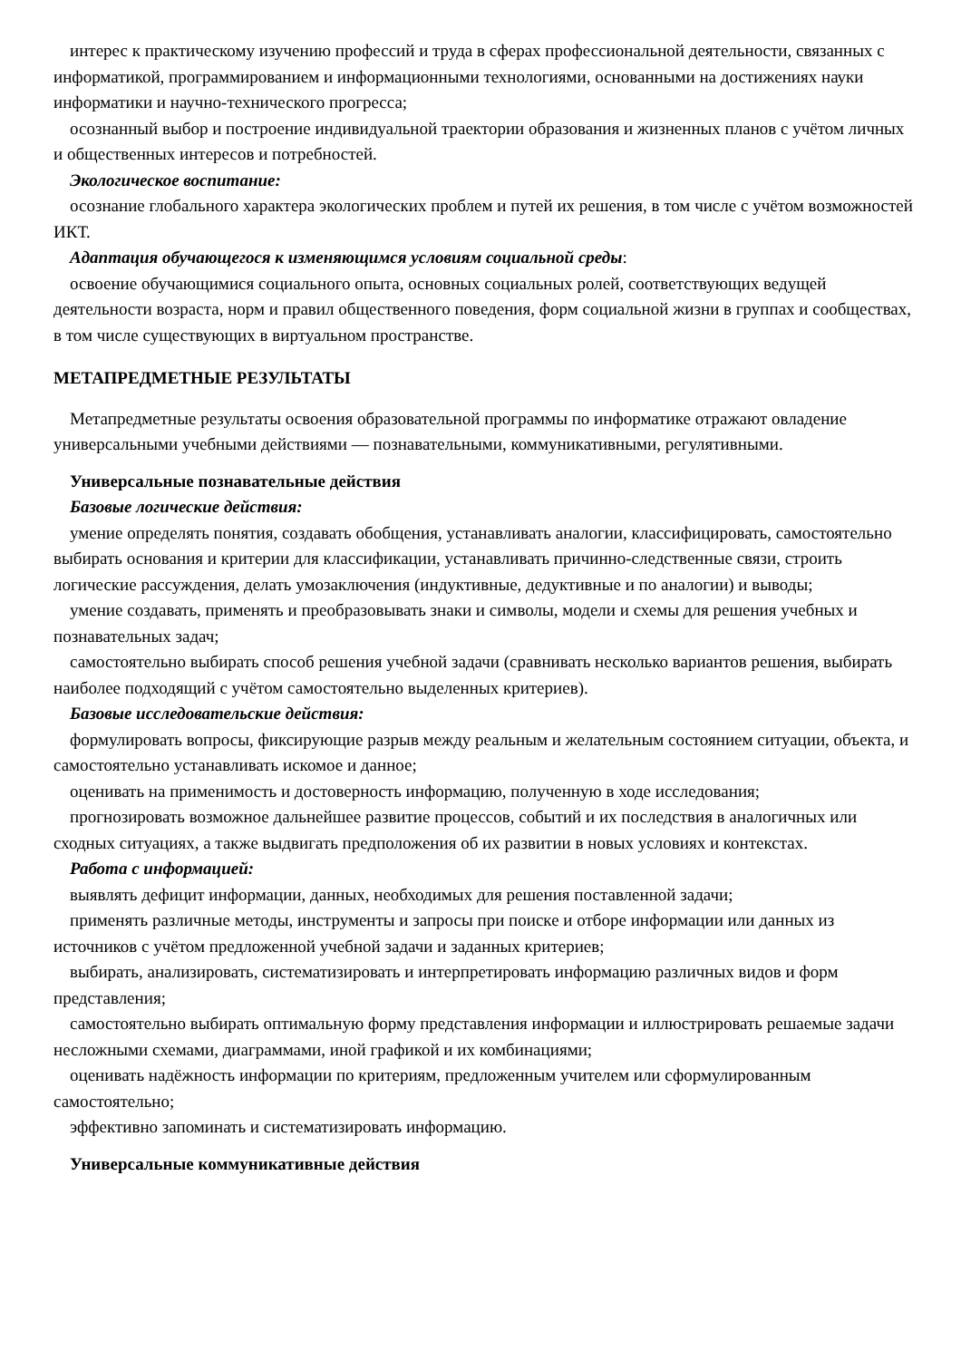интерес к практическому изучению профессий и труда в сферах профессиональной деятельности, связанных с информатикой, программированием и информационными технологиями, основанными на достижениях науки информатики и научно-технического прогресса;
осознанный выбор и построение индивидуальной траектории образования и жизненных планов с учётом личных и общественных интересов и потребностей.
Экологическое воспитание:
осознание глобального характера экологических проблем и путей их решения, в том числе с учётом возможностей ИКТ.
Адаптация обучающегося к изменяющимся условиям социальной среды:
освоение обучающимися социального опыта, основных социальных ролей, соответствующих ведущей деятельности возраста, норм и правил общественного поведения, форм социальной жизни в группах и сообществах, в том числе существующих в виртуальном пространстве.
МЕТАПРЕДМЕТНЫЕ РЕЗУЛЬТАТЫ
Метапредметные результаты освоения образовательной программы по информатике отражают овладение универсальными учебными действиями — познавательными, коммуникативными, регулятивными.
Универсальные познавательные действия
Базовые логические действия:
умение определять понятия, создавать обобщения, устанавливать аналогии, классифицировать, самостоятельно выбирать основания и критерии для классификации, устанавливать причинно-следственные связи, строить логические рассуждения, делать умозаключения (индуктивные, дедуктивные и по аналогии) и выводы;
умение создавать, применять и преобразовывать знаки и символы, модели и схемы для решения учебных и познавательных задач;
самостоятельно выбирать способ решения учебной задачи (сравнивать несколько вариантов решения, выбирать наиболее подходящий с учётом самостоятельно выделенных критериев).
Базовые исследовательские действия:
формулировать вопросы, фиксирующие разрыв между реальным и желательным состоянием ситуации, объекта, и самостоятельно устанавливать искомое и данное;
оценивать на применимость и достоверность информацию, полученную в ходе исследования;
прогнозировать возможное дальнейшее развитие процессов, событий и их последствия в аналогичных или сходных ситуациях, а также выдвигать предположения об их развитии в новых условиях и контекстах.
Работа с информацией:
выявлять дефицит информации, данных, необходимых для решения поставленной задачи;
применять различные методы, инструменты и запросы при поиске и отборе информации или данных из источников с учётом предложенной учебной задачи и заданных критериев;
выбирать, анализировать, систематизировать и интерпретировать информацию различных видов и форм представления;
самостоятельно выбирать оптимальную форму представления информации и иллюстрировать решаемые задачи несложными схемами, диаграммами, иной графикой и их комбинациями;
оценивать надёжность информации по критериям, предложенным учителем или сформулированным самостоятельно;
эффективно запоминать и систематизировать информацию.
Универсальные коммуникативные действия